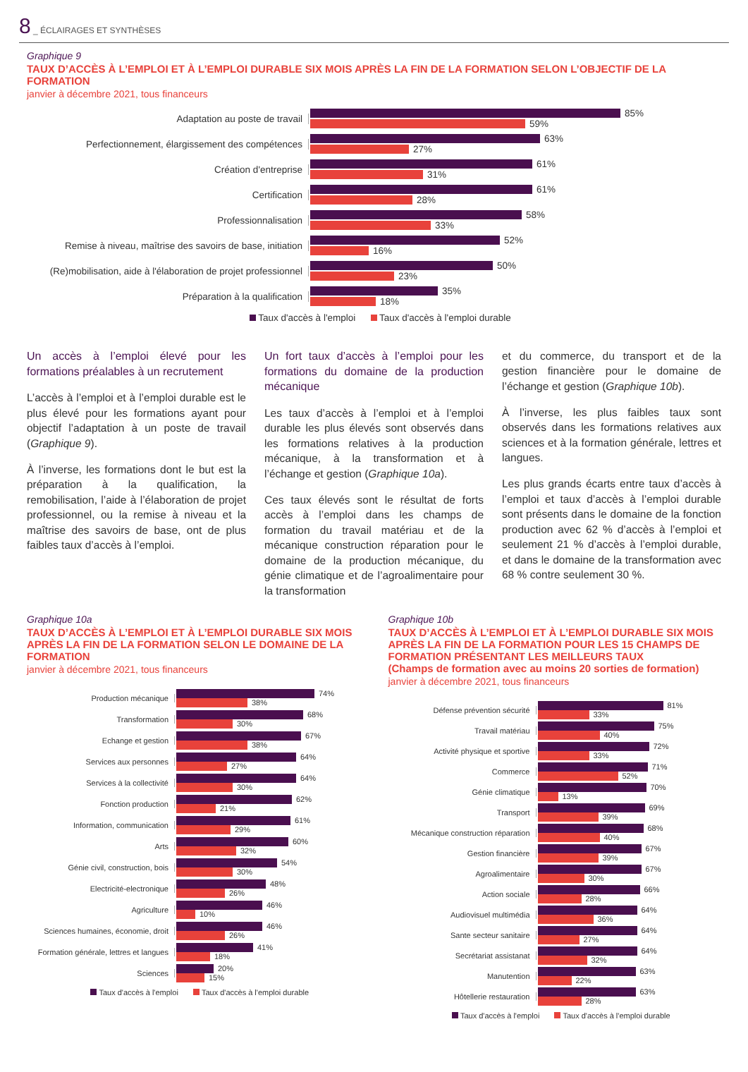8 _ ÉCLAIRAGES ET SYNTHÈSES
Graphique 9
TAUX D’ACCÈS À L’EMPLOI ET À L’EMPLOI DURABLE SIX MOIS APRÈS LA FIN DE LA FORMATION SELON L’OBJECTIF DE LA FORMATION
janvier à décembre 2021, tous financeurs
Adaptation au poste de travail
85%
59%
Perfectionnement, élargissement des compétences
63%
27%
Création d'entreprise
61%
31%
Certification
61%
28%
Professionnalisation
58%
33%
Remise à niveau, maîtrise des savoirs de base, initiation
52%
16%
(Re)mobilisation, aide à l'élaboration de projet professionnel
50%
23%
Préparation à la qualification
35%
18%
Taux d'accès à l'emploi Taux d'accès à l'emploi durable
Un accès à l’emploi élevé pour les formations préalables à un recrutement
L’accès à l’emploi et à l’emploi durable est le plus élevé pour les formations ayant pour objectif l’adaptation à un poste de travail (Graphique 9).
À l’inverse, les formations dont le but est la préparation à la qualification, la remobilisation, l’aide à l’élaboration de projet professionnel, ou la remise à niveau et la maîtrise des savoirs de base, ont de plus faibles taux d’accès à l’emploi.
Un fort taux d’accès à l’emploi pour les formations du domaine de la production mécanique
Les taux d’accès à l’emploi et à l’emploi durable les plus élevés sont observés dans les formations relatives à la production mécanique, à la transformation et à l’échange et gestion (Graphique 10a).
Ces taux élevés sont le résultat de forts accès à l’emploi dans les champs de formation du travail matériau et de la mécanique construction réparation pour le domaine de la production mécanique, du génie climatique et de l’agroalimentaire pour la transformation
et du commerce, du transport et de la gestion financière pour le domaine de l’échange et gestion (Graphique 10b).
À l’inverse, les plus faibles taux sont observés dans les formations relatives aux sciences et à la formation générale, lettres et langues.
Les plus grands écarts entre taux d’accès à l’emploi et taux d’accès à l’emploi durable sont présents dans le domaine de la fonction production avec 62 % d’accès à l’emploi et seulement 21 % d’accès à l’emploi durable, et dans le domaine de la transformation avec 68 % contre seulement 30 %.
Graphique 10a
TAUX D’ACCÈS À L’EMPLOI ET À L’EMPLOI DURABLE SIX MOIS APRÈS LA FIN DE LA FORMATION SELON LE DOMAINE DE LA FORMATION
janvier à décembre 2021, tous financeurs
Production mécanique
74%
38%
Transformation
68%
30%
Echange et gestion
67%
38%
Services aux personnes
64%
27%
Services à la collectivité
64%
30%
Fonction production
62%
21%
Information, communication
61%
29%
Arts
60%
32%
Génie civil, construction, bois
54%
30%
Electricité-electronique
48%
26%
Agriculture
46%
10%
Sciences humaines, économie, droit
46%
26%
Formation générale, lettres et langues
41%
18%
Sciences
20%
15%
Taux d'accès à l'emploi Taux d'accès à l'emploi durable
Graphique 10b
TAUX D’ACCÈS À L’EMPLOI ET À L’EMPLOI DURABLE SIX MOIS APRÈS LA FIN DE LA FORMATION POUR LES 15 CHAMPS DE FORMATION PRÉSENTANT LES MEILLEURS TAUX
(Champs de formation avec au moins 20 sorties de formation)
janvier à décembre 2021, tous financeurs
Défense prévention sécurité
81%
33%
Travail matériau
75%
40%
Activité physique et sportive
72%
33%
Commerce
71%
52%
Génie climatique
70%
13%
Transport
69%
39%
Mécanique construction réparation
68%
40%
Gestion financière
67%
39%
Agroalimentaire
67%
30%
Action sociale
66%
28%
Audiovisuel multimédia
64%
36%
Sante secteur sanitaire
64%
27%
Secrétariat assistanat
64%
32%
Manutention
63%
22%
Hôtellerie restauration
63%
28%
Taux d'accès à l'emploi Taux d'accès à l'emploi durable